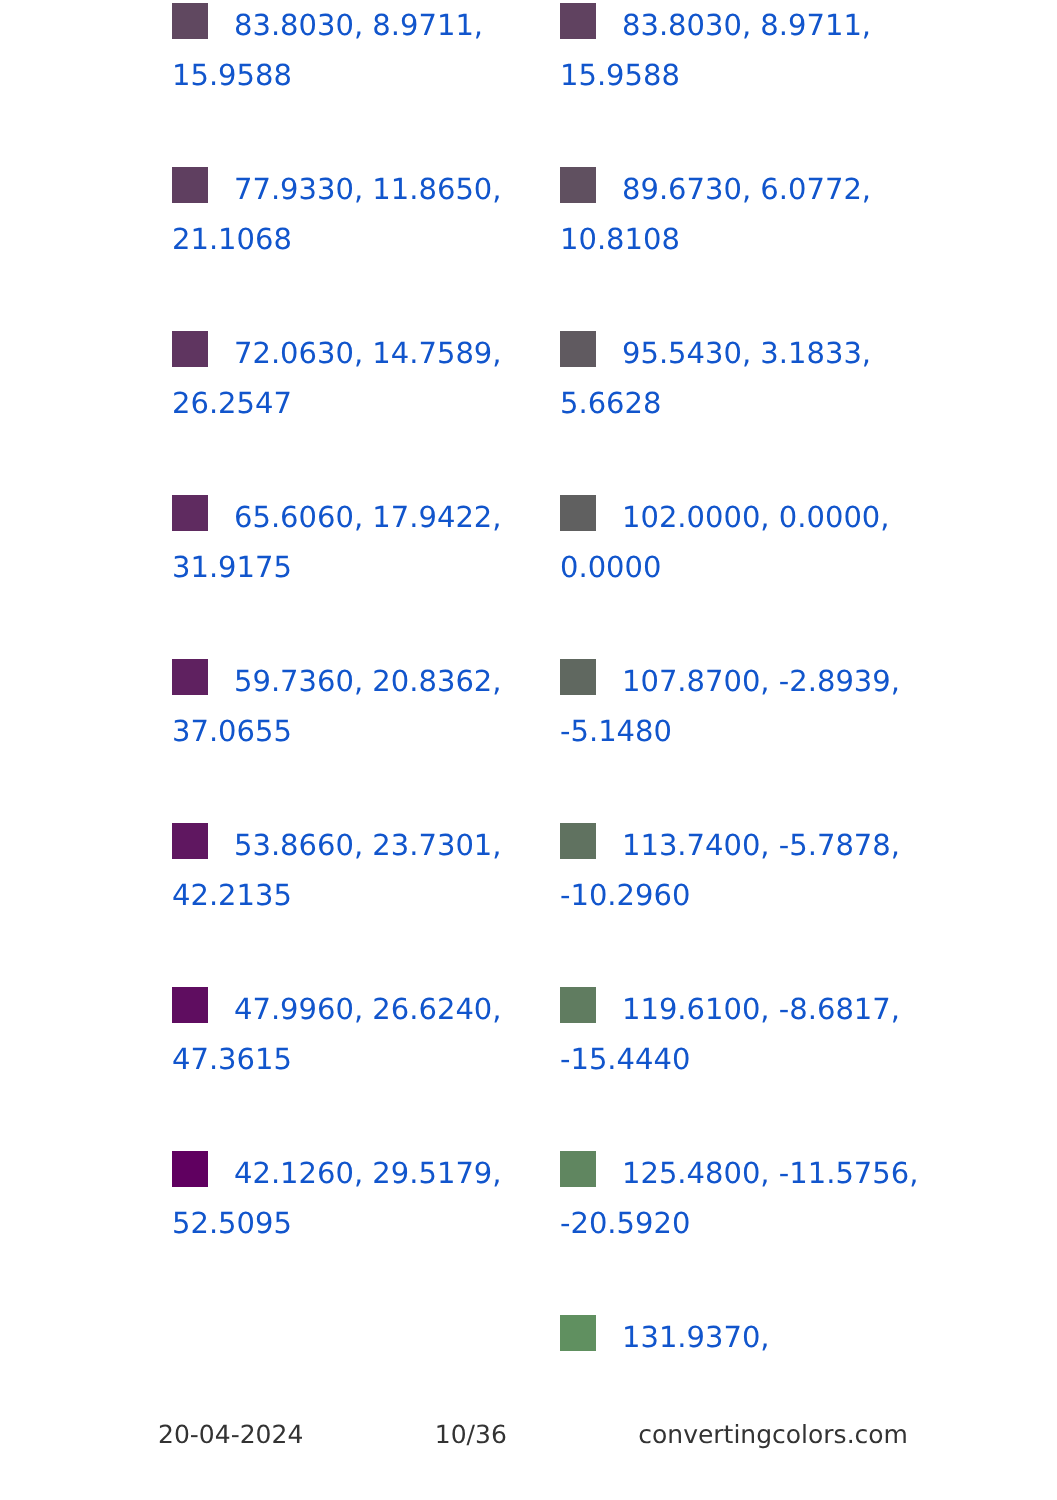83.8030, 8.9711, 15.9588
77.9330, 11.8650, 21.1068
72.0630, 14.7589, 26.2547
65.6060, 17.9422, 31.9175
59.7360, 20.8362, 37.0655
53.8660, 23.7301, 42.2135
47.9960, 26.6240, 47.3615
42.1260, 29.5179, 52.5095
83.8030, 8.9711, 15.9588
89.6730, 6.0772, 10.8108
95.5430, 3.1833, 5.6628
102.0000, 0.0000, 0.0000
107.8700, -2.8939, -5.1480
113.7400, -5.7878, -10.2960
119.6100, -8.6817, -15.4440
125.4800, -11.5756, -20.5920
131.9370,
20-04-2024 10/36 convertingcolors.com